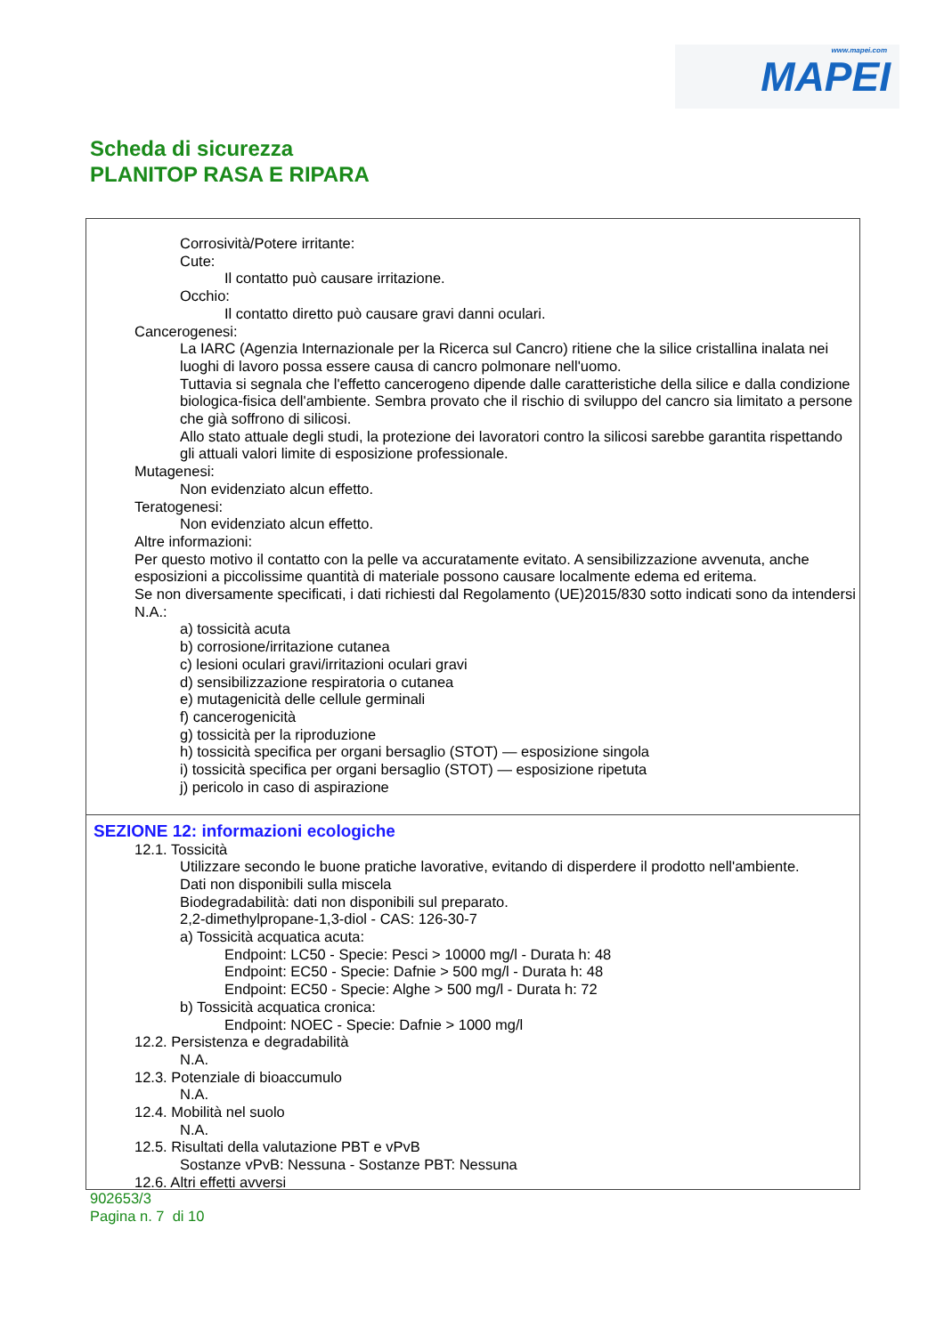www.mapei.com MAPEI
Scheda di sicurezza
PLANITOP RASA E RIPARA
Corrosività/Potere irritante:
Cute:
Il contatto può causare irritazione.
Occhio:
Il contatto diretto può causare gravi danni oculari.
Cancerogenesi:
La IARC (Agenzia Internazionale per la Ricerca sul Cancro) ritiene che la silice cristallina inalata nei luoghi di lavoro possa essere causa di cancro polmonare nell'uomo.
Tuttavia si segnala che l'effetto cancerogeno dipende dalle caratteristiche della silice e dalla condizione biologica-fisica dell'ambiente. Sembra provato che il rischio di sviluppo del cancro sia limitato a persone che già soffrono di silicosi.
Allo stato attuale degli studi, la protezione dei lavoratori contro la silicosi sarebbe garantita rispettando gli attuali valori limite di esposizione professionale.
Mutagenesi:
Non evidenziato alcun effetto.
Teratogenesi:
Non evidenziato alcun effetto.
Altre informazioni:
Per questo motivo il contatto con la pelle va accuratamente evitato. A sensibilizzazione avvenuta, anche esposizioni a piccolissime quantità di materiale possono causare localmente edema ed eritema.
Se non diversamente specificati, i dati richiesti dal Regolamento (UE)2015/830 sotto indicati sono da intendersi N.A.:
a) tossicità acuta
b) corrosione/irritazione cutanea
c) lesioni oculari gravi/irritazioni oculari gravi
d) sensibilizzazione respiratoria o cutanea
e) mutagenicità delle cellule germinali
f) cancerogenicità
g) tossicità per la riproduzione
h) tossicità specifica per organi bersaglio (STOT) — esposizione singola
i) tossicità specifica per organi bersaglio (STOT) — esposizione ripetuta
j) pericolo in caso di aspirazione
SEZIONE 12: informazioni ecologiche
12.1. Tossicità
Utilizzare secondo le buone pratiche lavorative, evitando di disperdere il prodotto nell'ambiente.
Dati non disponibili sulla miscela
Biodegradabilità: dati non disponibili sul preparato.
2,2-dimethylpropane-1,3-diol - CAS: 126-30-7
a) Tossicità acquatica acuta:
Endpoint: LC50 - Specie: Pesci > 10000 mg/l - Durata h: 48
Endpoint: EC50 - Specie: Dafnie > 500 mg/l - Durata h: 48
Endpoint: EC50 - Specie: Alghe > 500 mg/l - Durata h: 72
b) Tossicità acquatica cronica:
Endpoint: NOEC - Specie: Dafnie > 1000 mg/l
12.2. Persistenza e degradabilità
N.A.
12.3. Potenziale di bioaccumulo
N.A.
12.4. Mobilità nel suolo
N.A.
12.5. Risultati della valutazione PBT e vPvB
Sostanze vPvB: Nessuna - Sostanze PBT: Nessuna
12.6. Altri effetti avversi
902653/3
Pagina n. 7 di 10